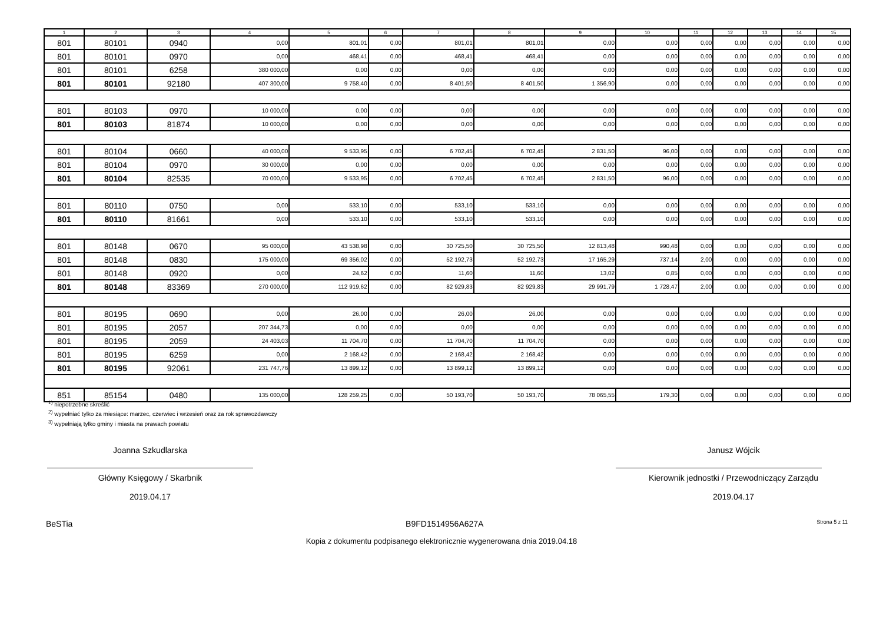| 1 | 2 | 3 | 4 | 5 | 6 | 7 | 8 | 9 | 10 | 11 | 12 | 13 | 14 | 15 |
| --- | --- | --- | --- | --- | --- | --- | --- | --- | --- | --- | --- | --- | --- | --- |
| 801 | 80101 | 0940 | 0,00 | 801,01 | 0,00 | 801,01 | 801,01 | 0,00 | 0,00 | 0,00 | 0,00 | 0,00 | 0,00 | 0,00 |
| 801 | 80101 | 0970 | 0,00 | 468,41 | 0,00 | 468,41 | 468,41 | 0,00 | 0,00 | 0,00 | 0,00 | 0,00 | 0,00 | 0,00 |
| 801 | 80101 | 6258 | 380 000,00 | 0,00 | 0,00 | 0,00 | 0,00 | 0,00 | 0,00 | 0,00 | 0,00 | 0,00 | 0,00 | 0,00 |
| 801 | 80101 | 92180 | 407 300,00 | 9 758,40 | 0,00 | 8 401,50 | 8 401,50 | 1 356,90 | 0,00 | 0,00 | 0,00 | 0,00 | 0,00 | 0,00 |
| 801 | 80103 | 0970 | 10 000,00 | 0,00 | 0,00 | 0,00 | 0,00 | 0,00 | 0,00 | 0,00 | 0,00 | 0,00 | 0,00 | 0,00 |
| 801 | 80103 | 81874 | 10 000,00 | 0,00 | 0,00 | 0,00 | 0,00 | 0,00 | 0,00 | 0,00 | 0,00 | 0,00 | 0,00 | 0,00 |
| 801 | 80104 | 0660 | 40 000,00 | 9 533,95 | 0,00 | 6 702,45 | 6 702,45 | 2 831,50 | 96,00 | 0,00 | 0,00 | 0,00 | 0,00 | 0,00 |
| 801 | 80104 | 0970 | 30 000,00 | 0,00 | 0,00 | 0,00 | 0,00 | 0,00 | 0,00 | 0,00 | 0,00 | 0,00 | 0,00 | 0,00 |
| 801 | 80104 | 82535 | 70 000,00 | 9 533,95 | 0,00 | 6 702,45 | 6 702,45 | 2 831,50 | 96,00 | 0,00 | 0,00 | 0,00 | 0,00 | 0,00 |
| 801 | 80110 | 0750 | 0,00 | 533,10 | 0,00 | 533,10 | 533,10 | 0,00 | 0,00 | 0,00 | 0,00 | 0,00 | 0,00 | 0,00 |
| 801 | 80110 | 81661 | 0,00 | 533,10 | 0,00 | 533,10 | 533,10 | 0,00 | 0,00 | 0,00 | 0,00 | 0,00 | 0,00 | 0,00 |
| 801 | 80148 | 0670 | 95 000,00 | 43 538,98 | 0,00 | 30 725,50 | 30 725,50 | 12 813,48 | 990,48 | 0,00 | 0,00 | 0,00 | 0,00 | 0,00 |
| 801 | 80148 | 0830 | 175 000,00 | 69 356,02 | 0,00 | 52 192,73 | 52 192,73 | 17 165,29 | 737,14 | 2,00 | 0,00 | 0,00 | 0,00 | 0,00 |
| 801 | 80148 | 0920 | 0,00 | 24,62 | 0,00 | 11,60 | 11,60 | 13,02 | 0,85 | 0,00 | 0,00 | 0,00 | 0,00 | 0,00 |
| 801 | 80148 | 83369 | 270 000,00 | 112 919,62 | 0,00 | 82 929,83 | 82 929,83 | 29 991,79 | 1 728,47 | 2,00 | 0,00 | 0,00 | 0,00 | 0,00 |
| 801 | 80195 | 0690 | 0,00 | 26,00 | 0,00 | 26,00 | 26,00 | 0,00 | 0,00 | 0,00 | 0,00 | 0,00 | 0,00 | 0,00 |
| 801 | 80195 | 2057 | 207 344,73 | 0,00 | 0,00 | 0,00 | 0,00 | 0,00 | 0,00 | 0,00 | 0,00 | 0,00 | 0,00 | 0,00 |
| 801 | 80195 | 2059 | 24 403,03 | 11 704,70 | 0,00 | 11 704,70 | 11 704,70 | 0,00 | 0,00 | 0,00 | 0,00 | 0,00 | 0,00 | 0,00 |
| 801 | 80195 | 6259 | 0,00 | 2 168,42 | 0,00 | 2 168,42 | 2 168,42 | 0,00 | 0,00 | 0,00 | 0,00 | 0,00 | 0,00 | 0,00 |
| 801 | 80195 | 92061 | 231 747,76 | 13 899,12 | 0,00 | 13 899,12 | 13 899,12 | 0,00 | 0,00 | 0,00 | 0,00 | 0,00 | 0,00 | 0,00 |
| 851 | 85154 | 0480 | 135 000,00 | 128 259,25 | 0,00 | 50 193,70 | 50 193,70 | 78 065,55 | 179,30 | 0,00 | 0,00 | 0,00 | 0,00 | 0,00 |
<sup>1)</sup> niepotrzebne skreślić
<sup>2)</sup> wypełniać tylko za miesiące: marzec, czerwiec i wrzesień oraz za rok sprawozdawczy
<sup>3)</sup> wypełniają tylko gminy i miasta na prawach powiatu
Joanna Szkudlarska
Główny Księgowy / Skarbnik
2019.04.17
Janusz Wójcik
Kierownik jednostki / Przewodniczący Zarządu
2019.04.17
BeSTia B9FD1514956A627A Strona 5 z 11
Kopia z dokumentu podpisanego elektronicznie wygenerowana dnia 2019.04.18